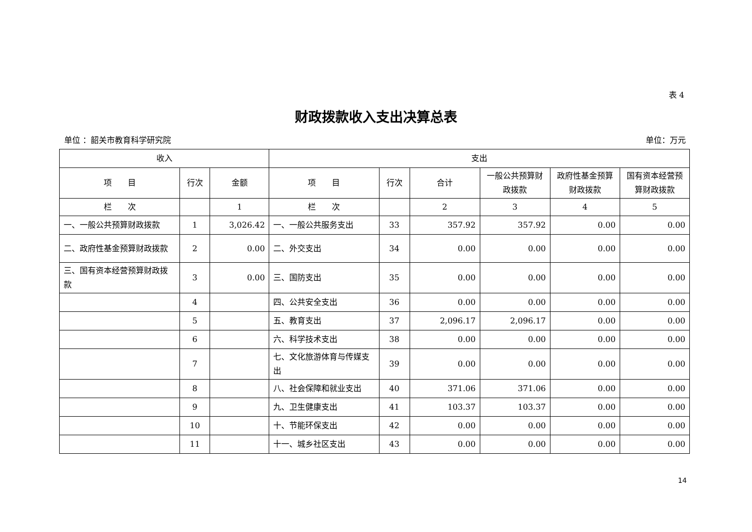表 4
财政拨款收入支出决算总表
单位 ：韶关市教育科学研究院 单位：万元
| 收入 | | | 支出 | | | | | |
| --- | --- | --- | --- | --- | --- | --- | --- | --- |
| 项 目 | 行次 | 金额 | 项 目 | 行次 | 合计 | 一般公共预算财政拨款 | 政府性基金预算财政拨款 | 国有资本经营预算财政拨款 |
| 栏 次 | | 1 | 栏 次 | | 2 | 3 | 4 | 5 |
| 一、一般公共预算财政拨款 | 1 | 3,026.42 | 一、一般公共服务支出 | 33 | 357.92 | 357.92 | 0.00 | 0.00 |
| 二、政府性基金预算财政拨款 | 2 | 0.00 | 二、外交支出 | 34 | 0.00 | 0.00 | 0.00 | 0.00 |
| 三、国有资本经营预算财政拨款 | 3 | 0.00 | 三、国防支出 | 35 | 0.00 | 0.00 | 0.00 | 0.00 |
| | 4 | | 四、公共安全支出 | 36 | 0.00 | 0.00 | 0.00 | 0.00 |
| | 5 | | 五、教育支出 | 37 | 2,096.17 | 2,096.17 | 0.00 | 0.00 |
| | 6 | | 六、科学技术支出 | 38 | 0.00 | 0.00 | 0.00 | 0.00 |
| | 7 | | 七、文化旅游体育与传媒支出 | 39 | 0.00 | 0.00 | 0.00 | 0.00 |
| | 8 | | 八、社会保障和就业支出 | 40 | 371.06 | 371.06 | 0.00 | 0.00 |
| | 9 | | 九、卫生健康支出 | 41 | 103.37 | 103.37 | 0.00 | 0.00 |
| | 10 | | 十、节能环保支出 | 42 | 0.00 | 0.00 | 0.00 | 0.00 |
| | 11 | | 十一、城乡社区支出 | 43 | 0.00 | 0.00 | 0.00 | 0.00 |
14